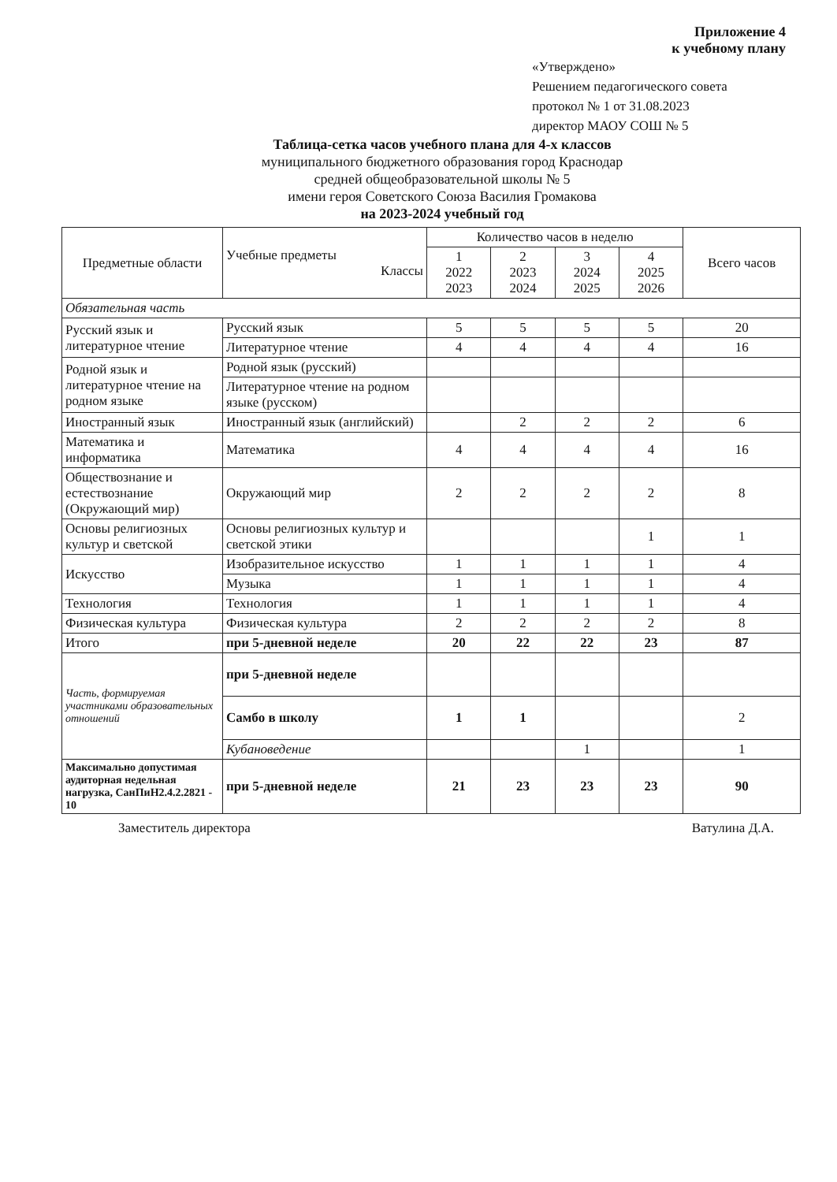Приложение 4
к учебному плану
«Утверждено»
Решением педагогического совета
протокол № 1 от 31.08.2023
директор МАОУ СОШ № 5
Таблица-сетка часов учебного плана для 4-х классов
муниципального бюджетного образования город Краснодар
средней общеобразовательной школы № 5
имени героя Советского Союза Василия Громакова
на 2023-2024 учебный год
| Предметные области | Учебные предметы Классы | Количество часов в неделю | | | | Всего часов |
| --- | --- | --- | --- | --- | --- | --- |
| | | 1 2022 2023 | 2 2023 2024 | 3 2024 2025 | 4 2025 2026 | |
| Обязательная часть | | | | | | |
| Русский язык и литературное чтение | Русский язык | 5 | 5 | 5 | 5 | 20 |
| | Литературное чтение | 4 | 4 | 4 | 4 | 16 |
| Родной язык и литературное чтение на родном языке | Родной язык (русский) | | | | | |
| | Литературное чтение на родном языке (русском) | | | | | |
| Иностранный язык | Иностранный язык (английский) | | 2 | 2 | 2 | 6 |
| Математика и информатика | Математика | 4 | 4 | 4 | 4 | 16 |
| Обществознание и естествознание (Окружающий мир) | Окружающий мир | 2 | 2 | 2 | 2 | 8 |
| Основы религиозных культур и светской | Основы религиозных культур и светской этики | | | | 1 | 1 |
| Искусство | Изобразительное искусство | 1 | 1 | 1 | 1 | 4 |
| | Музыка | 1 | 1 | 1 | 1 | 4 |
| Технология | Технология | 1 | 1 | 1 | 1 | 4 |
| Физическая культура | Физическая культура | 2 | 2 | 2 | 2 | 8 |
| Итого | при 5-дневной неделе | 20 | 22 | 22 | 23 | 87 |
| Часть, формируемая участниками образовательных отношений | при 5-дневной неделе | | | | | |
| | Самбо в школу | 1 | 1 | | | 2 |
| | Кубановедение | | | 1 | | 1 |
| Максимально допустимая аудиторная недельная нагрузка, СанПиН2.4.2.2821 - 10 | при 5-дневной неделе | 21 | 23 | 23 | 23 | 90 |
Заместитель директора Ватулина Д.А.